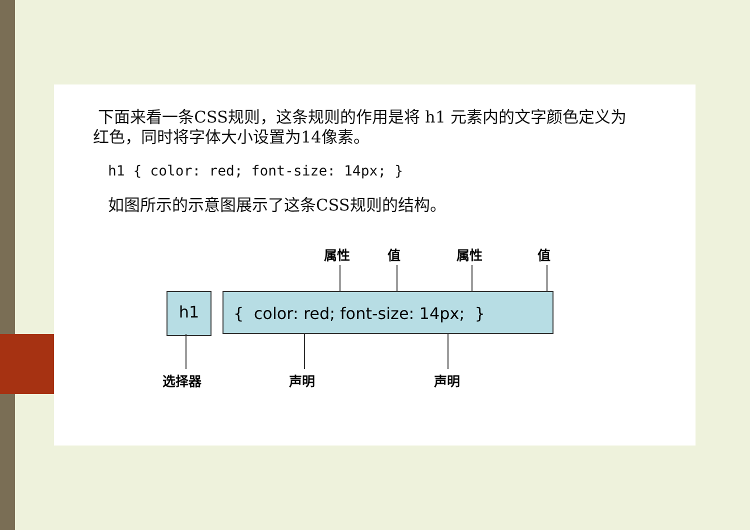下面来看一条CSS规则，这条规则的作用是将 h1 元素内的文字颜色定义为红色，同时将字体大小设置为14像素。
h1 { color: red; font-size: 14px; }
如图所示的示意图展示了这条CSS规则的结构。
属性 值 属性 值
h1 { color: red; font-size: 14px; }
选择器 声明 声明